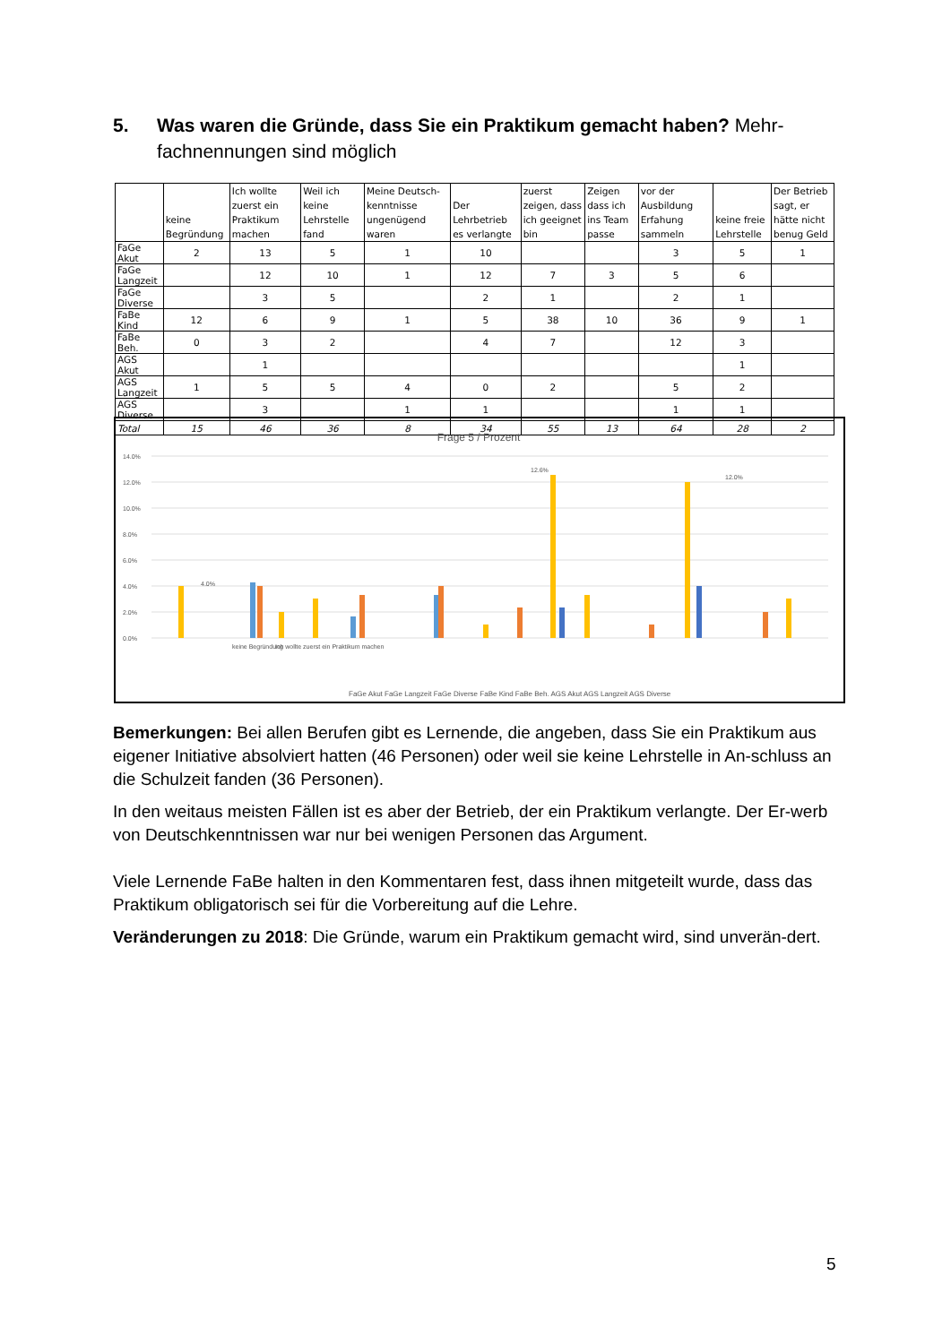5. Was waren die Gründe, dass Sie ein Praktikum gemacht haben? Mehr-fachnennungen sind möglich
| | keine Begründung | Ich wollte zuerst ein Praktikum machen | Weil ich keine Lehrstelle fand | Meine Deutsch-kenntnisse ungenügend waren | Der Lehrbetrieb es verlangte | zuerst zeigen, dass ich geeignet bin | Zeigen dass ich ins Team passe | vor der Ausbildung Erfahung sammeln | keine freie Lehrstelle | Der Betrieb sagt, er hätte nicht benug Geld |
| --- | --- | --- | --- | --- | --- | --- | --- | --- | --- | --- |
| FaGe Akut | 2 | 13 | 5 | 1 | 10 | | | 3 | 5 | 1 |
| FaGe Langzeit | | 12 | 10 | 1 | 12 | 7 | 3 | 5 | 6 | |
| FaGe Diverse | | 3 | 5 | | 2 | 1 | | 2 | 1 | |
| FaBe Kind | 12 | 6 | 9 | 1 | 5 | 38 | 10 | 36 | 9 | 1 |
| FaBe Beh. | 0 | 3 | 2 | | 4 | 7 | | 12 | 3 | |
| AGS Akut | | 1 | | | | | | | 1 | |
| AGS Langzeit | 1 | 5 | 5 | 4 | 0 | 2 | | 5 | 2 | |
| AGS Diverse | | 3 | | 1 | 1 | | | 1 | 1 | |
| Total | 15 | 46 | 36 | 8 | 34 | 55 | 13 | 64 | 28 | 2 |
Frage 5 / Prozent
14.0%
12.0%
10.0%
8.0%
6.0%
4.0%
2.0%
0.0%
4.0%
12.6%
12.0%
keine Begründung
Ich wollte zuerst ein Praktikum machen
FaGe Akut FaGe Langzeit FaGe Diverse FaBe Kind FaBe Beh. AGS Akut AGS Langzeit AGS Diverse
Bemerkungen: Bei allen Berufen gibt es Lernende, die angeben, dass Sie ein Praktikum aus eigener Initiative absolviert hatten (46 Personen) oder weil sie keine Lehrstelle in An-schluss an die Schulzeit fanden (36 Personen).
In den weitaus meisten Fällen ist es aber der Betrieb, der ein Praktikum verlangte. Der Er-werb von Deutschkenntnissen war nur bei wenigen Personen das Argument.
Viele Lernende FaBe halten in den Kommentaren fest, dass ihnen mitgeteilt wurde, dass das Praktikum obligatorisch sei für die Vorbereitung auf die Lehre.
Veränderungen zu 2018: Die Gründe, warum ein Praktikum gemacht wird, sind unverän-dert.
5